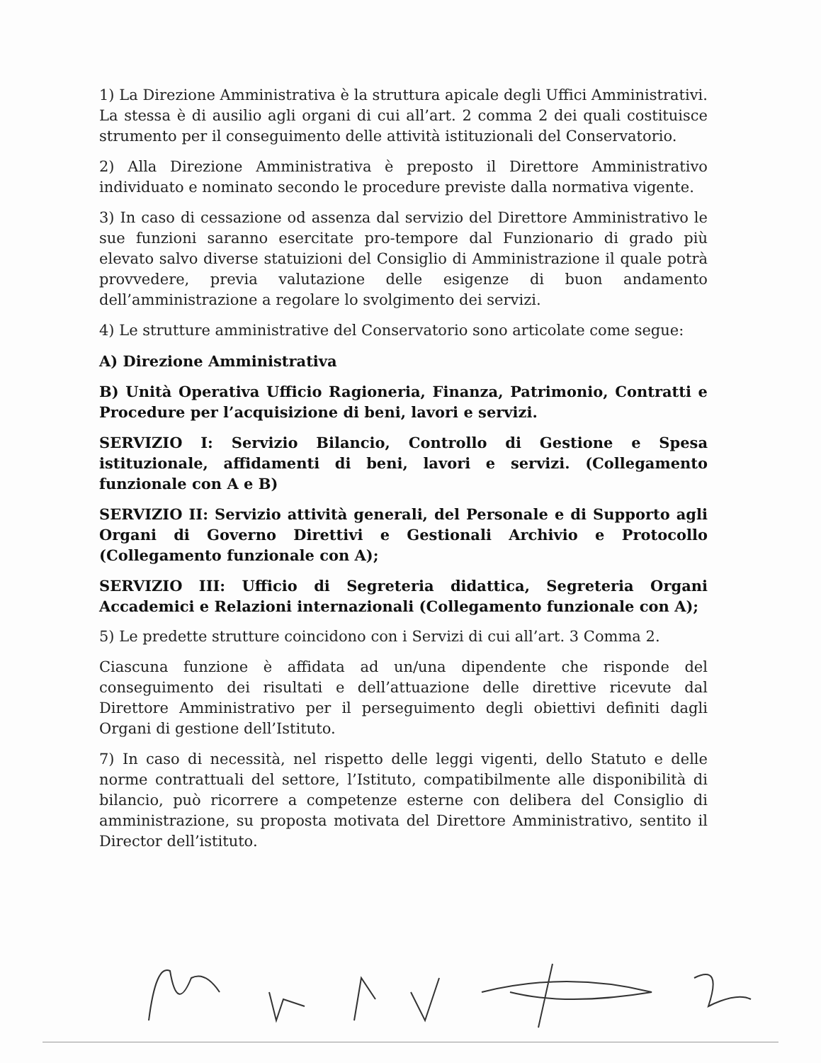1) La Direzione Amministrativa è la struttura apicale degli Uffici Amministrativi. La stessa è di ausilio agli organi di cui all’art. 2 comma 2 dei quali costituisce strumento per il conseguimento delle attività istituzionali del Conservatorio.
2) Alla Direzione Amministrativa è preposto il Direttore Amministrativo individuato e nominato secondo le procedure previste dalla normativa vigente.
3) In caso di cessazione od assenza dal servizio del Direttore Amministrativo le sue funzioni saranno esercitate pro-tempore dal Funzionario di grado più elevato salvo diverse statuizioni del Consiglio di Amministrazione il quale potrà provvedere, previa valutazione delle esigenze di buon andamento dell’amministrazione a regolare lo svolgimento dei servizi.
4) Le strutture amministrative del Conservatorio sono articolate come segue:
A) Direzione Amministrativa
B) Unità Operativa Ufficio Ragioneria, Finanza, Patrimonio, Contratti e Procedure per l’acquisizione di beni, lavori e servizi.
SERVIZIO I: Servizio Bilancio, Controllo di Gestione e Spesa istituzionale, affidamenti di beni, lavori e servizi. (Collegamento funzionale con A e B)
SERVIZIO II: Servizio attività generali, del Personale e di Supporto agli Organi di Governo Direttivi e Gestionali Archivio e Protocollo (Collegamento funzionale con A);
SERVIZIO III: Ufficio di Segreteria didattica, Segreteria Organi Accademici e Relazioni internazionali (Collegamento funzionale con A);
5) Le predette strutture coincidono con i Servizi di cui all’art. 3 Comma 2.
Ciascuna funzione è affidata ad un/una dipendente che risponde del conseguimento dei risultati e dell’attuazione delle direttive ricevute dal Direttore Amministrativo per il perseguimento degli obiettivi definiti dagli Organi di gestione dell’Istituto.
7) In caso di necessità, nel rispetto delle leggi vigenti, dello Statuto e delle norme contrattuali del settore, l’Istituto, compatibilmente alle disponibilità di bilancio, può ricorrere a competenze esterne con delibera del Consiglio di amministrazione, su proposta motivata del Direttore Amministrativo, sentito il Director dell’istituto.